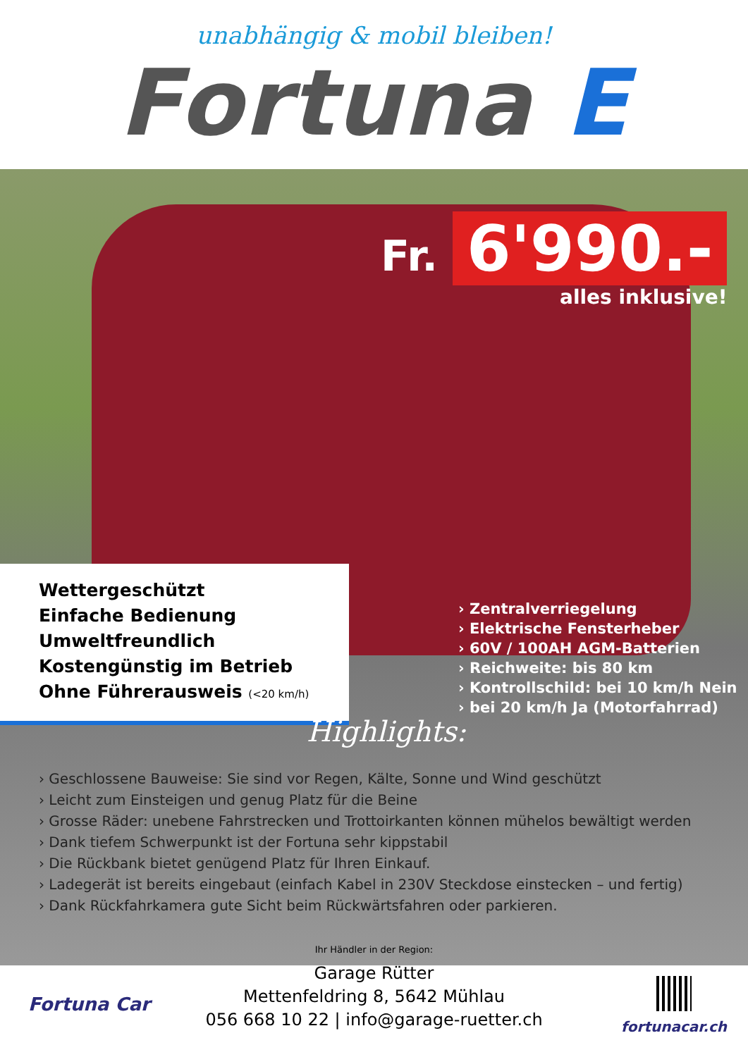unabhängig & mobil bleiben!
Fortuna E
Fr. 6'990.-
alles inklusive!
Wettergeschützt
Einfache Bedienung
Umweltfreundlich
Kostengünstig im Betrieb
Ohne Führerausweis (<20 km/h)
› Zentralverriegelung
› Elektrische Fensterheber
› 60V / 100AH AGM-Batterien
› Reichweite: bis 80 km
› Kontrollschild: bei 10 km/h Nein
› bei 20 km/h Ja (Motorfahrrad)
Highlights:
› Geschlossene Bauweise: Sie sind vor Regen, Kälte, Sonne und Wind geschützt
› Leicht zum Einsteigen und genug Platz für die Beine
› Grosse Räder: unebene Fahrstrecken und Trottoirkanten können mühelos bewältigt werden
› Dank tiefem Schwerpunkt ist der Fortuna sehr kippstabil
› Die Rückbank bietet genügend Platz für Ihren Einkauf.
› Ladegerät ist bereits eingebaut (einfach Kabel in 230V Steckdose einstecken – und fertig)
› Dank Rückfahrkamera gute Sicht beim Rückwärtsfahren oder parkieren.
Ihr Händler in der Region:
Garage Rütter
Mettenfeldring 8, 5642 Mühlau
056 668 10 22 | info@garage-ruetter.ch
Fortuna Car
fortunacar.ch